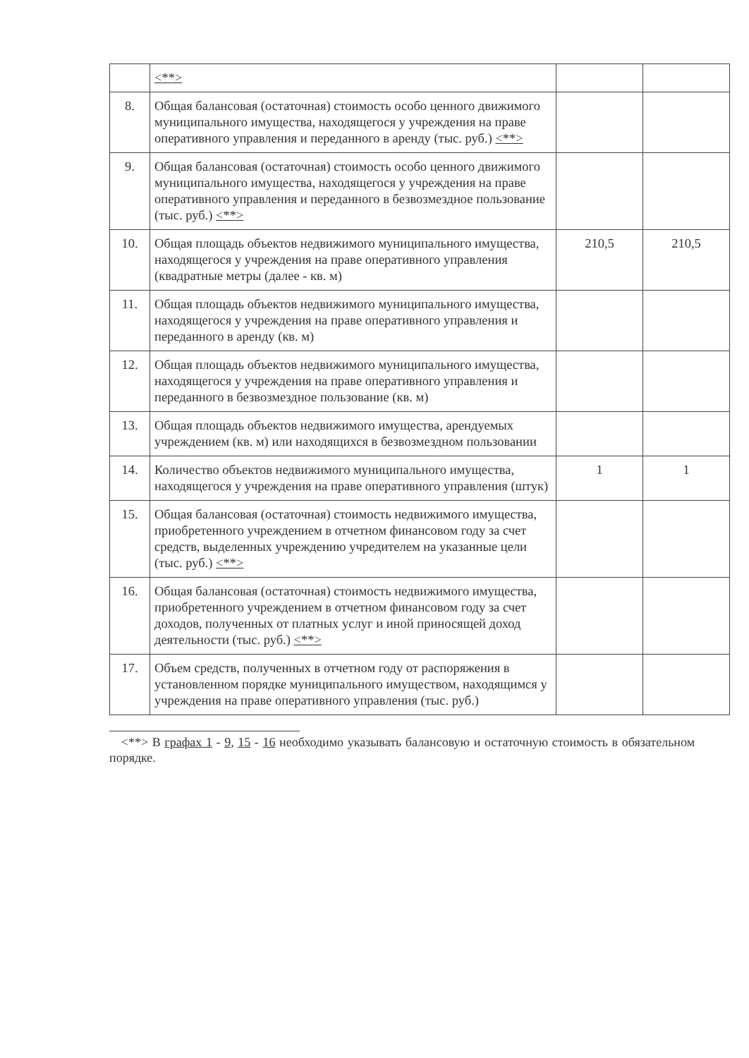| | <**> | | |
| 8. | Общая балансовая (остаточная) стоимость особо ценного движимого муниципального имущества, находящегося у учреждения на праве оперативного управления и переданного в аренду (тыс. руб.) <**> | | |
| 9. | Общая балансовая (остаточная) стоимость особо ценного движимого муниципального имущества, находящегося у учреждения на праве оперативного управления и переданного в безвозмездное пользование (тыс. руб.) <**> | | |
| 10. | Общая площадь объектов недвижимого муниципального имущества, находящегося у учреждения на праве оперативного управления (квадратные метры (далее - кв. м) | 210,5 | 210,5 |
| 11. | Общая площадь объектов недвижимого муниципального имущества, находящегося у учреждения на праве оперативного управления и переданного в аренду (кв. м) | | |
| 12. | Общая площадь объектов недвижимого муниципального имущества, находящегося у учреждения на праве оперативного управления и переданного в безвозмездное пользование (кв. м) | | |
| 13. | Общая площадь объектов недвижимого имущества, арендуемых учреждением (кв. м) или находящихся в безвозмездном пользовании | | |
| 14. | Количество объектов недвижимого муниципального имущества, находящегося у учреждения на праве оперативного управления (штук) | 1 | 1 |
| 15. | Общая балансовая (остаточная) стоимость недвижимого имущества, приобретенного учреждением в отчетном финансовом году за счет средств, выделенных учреждению учредителем на указанные цели (тыс. руб.) <**> | | |
| 16. | Общая балансовая (остаточная) стоимость недвижимого имущества, приобретенного учреждением в отчетном финансовом году за счет доходов, полученных от платных услуг и иной приносящей доход деятельности (тыс. руб.) <**> | | |
| 17. | Объем средств, полученных в отчетном году от распоряжения в установленном порядке муниципального имуществом, находящимся у учреждения на праве оперативного управления (тыс. руб.) | | |
<**> В графах 1 - 9, 15 - 16 необходимо указывать балансовую и остаточную стоимость в обязательном порядке.